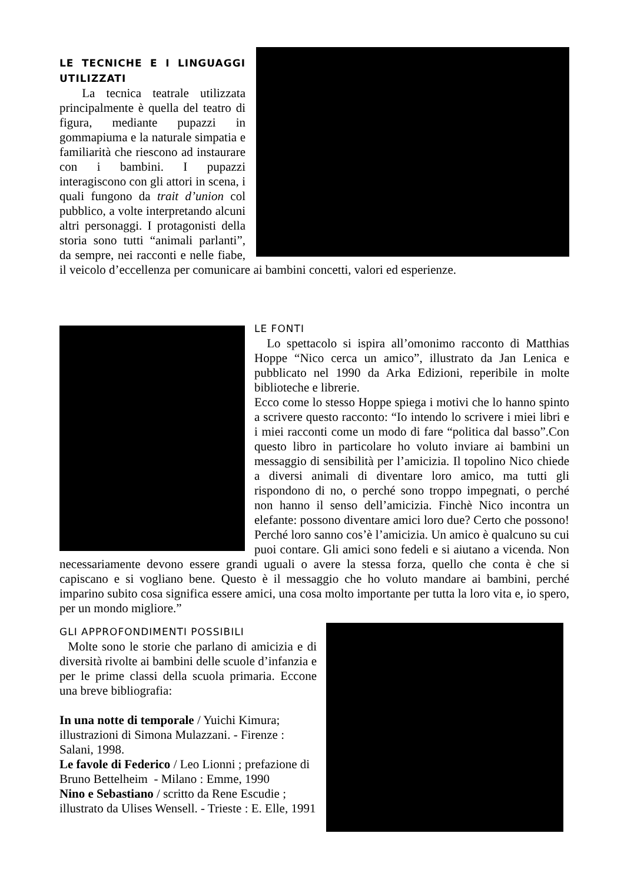LE TECNICHE E I LINGUAGGI UTILIZZATI
La tecnica teatrale utilizzata principalmente è quella del teatro di figura, mediante pupazzi in gommapiuma e la naturale simpatia e familiarità che riescono ad instaurare con i bambini. I pupazzi interagiscono con gli attori in scena, i quali fungono da trait d’union col pubblico, a volte interpretando alcuni altri personaggi. I protagonisti della storia sono tutti “animali parlanti”, da sempre, nei racconti e nelle fiabe, il veicolo d’eccellenza per comunicare ai bambini concetti, valori ed esperienze.
LE FONTI
Lo spettacolo si ispira all’omonimo racconto di Matthias Hoppe “Nico cerca un amico”, illustrato da Jan Lenica e pubblicato nel 1990 da Arka Edizioni, reperibile in molte biblioteche e librerie.
Ecco come lo stesso Hoppe spiega i motivi che lo hanno spinto a scrivere questo racconto: “Io intendo lo scrivere i miei libri e i miei racconti come un modo di fare “politica dal basso”.Con questo libro in particolare ho voluto inviare ai bambini un messaggio di sensibilità per l’amicizia. Il topolino Nico chiede a diversi animali di diventare loro amico, ma tutti gli rispondono di no, o perché sono troppo impegnati, o perché non hanno il senso dell’amicizia. Finchè Nico incontra un elefante: possono diventare amici loro due? Certo che possono! Perché loro sanno cos’è l’amicizia. Un amico è qualcuno su cui puoi contare. Gli amici sono fedeli e si aiutano a vicenda. Non necessariamente devono essere grandi uguali o avere la stessa forza, quello che conta è che si capiscano e si vogliano bene. Questo è il messaggio che ho voluto mandare ai bambini, perché imparino subito cosa significa essere amici, una cosa molto importante per tutta la loro vita e, io spero, per un mondo migliore.”
GLI APPROFONDIMENTI POSSIBILI
Molte sono le storie che parlano di amicizia e di diversità rivolte ai bambini delle scuole d’infanzia e per le prime classi della scuola primaria. Eccone una breve bibliografia:
In una notte di temporale / Yuichi Kimura; illustrazioni di Simona Mulazzani. - Firenze : Salani, 1998.
Le favole di Federico / Leo Lionni ; prefazione di Bruno Bettelheim - Milano : Emme, 1990
Nino e Sebastiano / scritto da Rene Escudie ; illustrato da Ulises Wensell. - Trieste : E. Elle, 1991